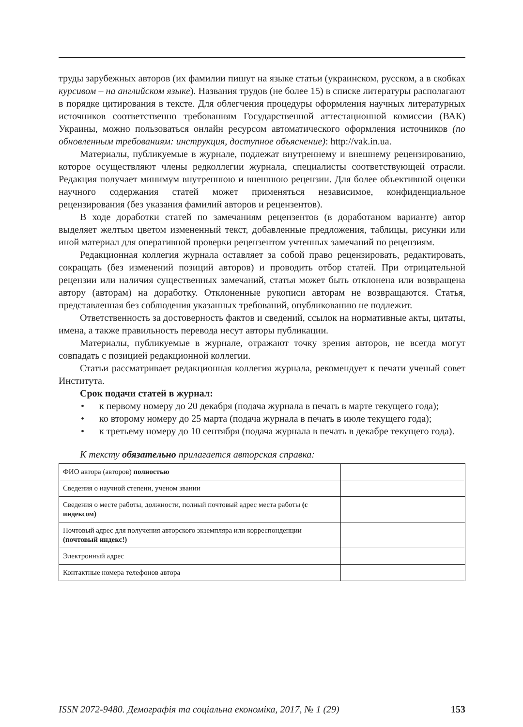труды зарубежных авторов (их фамилии пишут на языке статьи (украинском, русском, а в скобках курсивом – на английском языке). Названия трудов (не более 15) в списке литературы располагают в порядке цитирования в тексте. Для облегчения процедуры оформления научных литературных источников соответственно требованиям Государственной аттестационной комиссии (ВАК) Украины, можно пользоваться онлайн ресурсом автоматического оформления источников (по обновленным требованиям: инструкция, доступное объяснение): http://vak.in.ua.
Материалы, публикуемые в журнале, подлежат внутреннему и внешнему рецензированию, которое осуществляют члены редколлегии журнала, специалисты соответствующей отрасли. Редакция получает минимум внутреннюю и внешнюю рецензии. Для более объективной оценки научного содержания статей может применяться независимое, конфиденциальное рецензирования (без указания фамилий авторов и рецензентов).
В ходе доработки статей по замечаниям рецензентов (в доработаном варианте) автор выделяет желтым цветом измененный текст, добавленные предложения, таблицы, рисунки или иной материал для оперативной проверки рецензентом учтенных замечаний по рецензиям.
Редакционная коллегия журнала оставляет за собой право рецензировать, редактировать, сокращать (без изменений позиций авторов) и проводить отбор статей. При отрицательной рецензии или наличия существенных замечаний, статья может быть отклонена или возвращена автору (авторам) на доработку. Отклоненные рукописи авторам не возвращаются. Статья, представленная без соблюдения указанных требований, опубликованию не подлежит.
Ответственность за достоверность фактов и сведений, ссылок на нормативные акты, цитаты, имена, а также правильность перевода несут авторы публикации.
Материалы, публикуемые в журнале, отражают точку зрения авторов, не всегда могут совпадать с позицией редакционной коллегии.
Статьи рассматривает редакционная коллегия журнала, рекомендует к печати ученый совет Института.
Срок подачи статей в журнал:
• к первому номеру до 20 декабря (подача журнала в печать в марте текущего года);
• ко второму номеру до 25 марта (подача журнала в печать в июле текущего года);
• к третьему номеру до 10 сентября (подача журнала в печать в декабре текущего года).
К тексту обязательно прилагается авторская справка:
| ФИО автора (авторов) полностью | |
| Сведения о научной степени, ученом звании | |
| Сведения о месте работы, должности, полный почтовый адрес места работы (с индексом) | |
| Почтовый адрес для получения авторского экземпляра или корреспонденции (почтовый индекс!) | |
| Электронный адрес | |
| Контактные номера телефонов автора | |
ISSN 2072-9480. Демографія та соціальна економіка, 2017, № 1 (29) 153